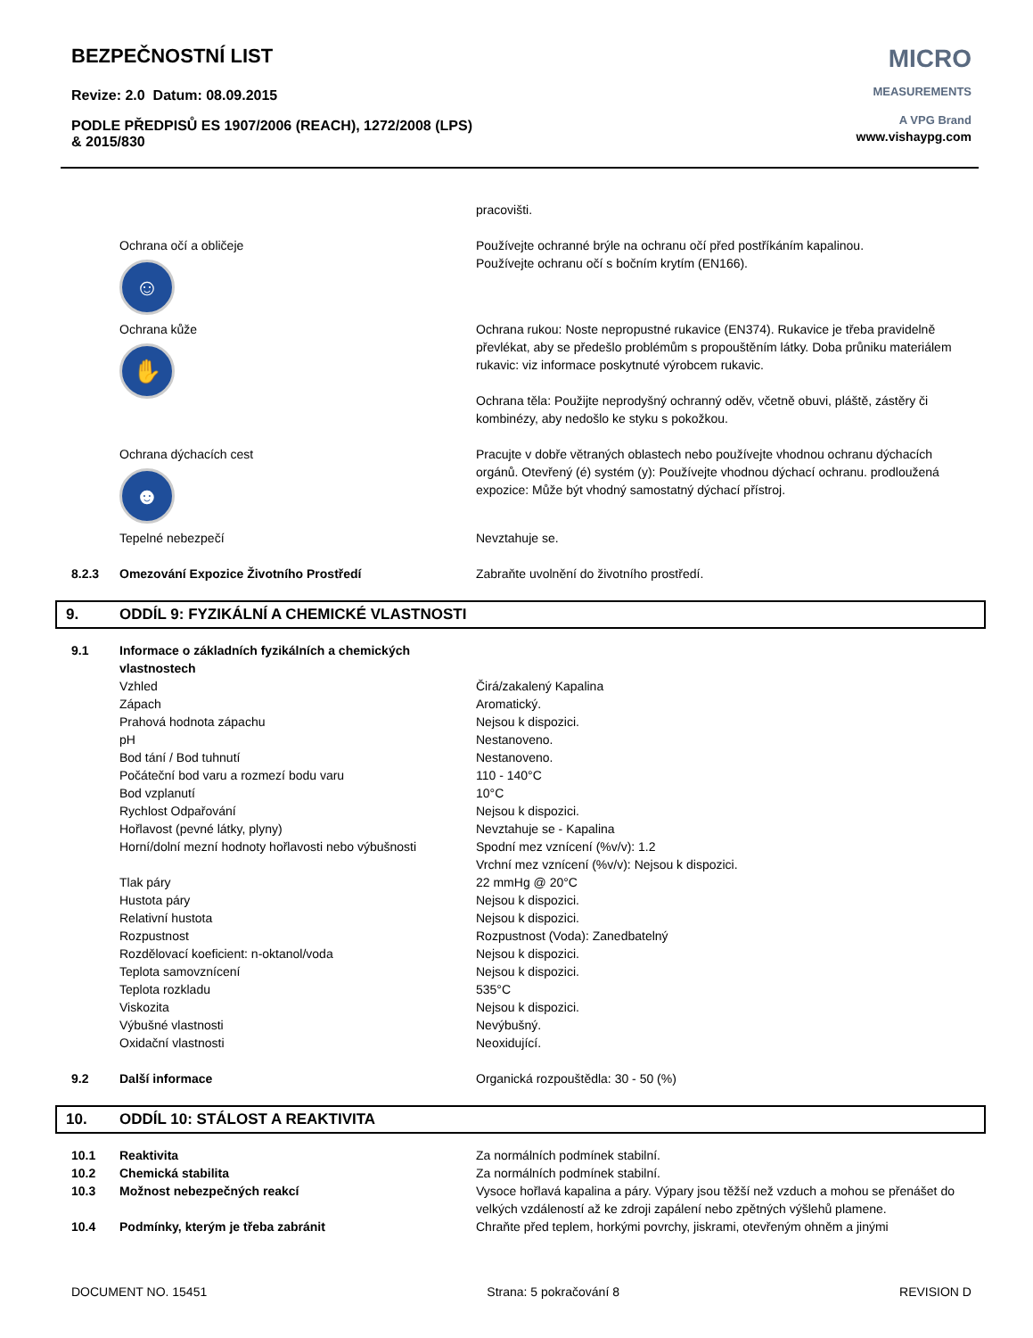BEZPEČNOSTNÍ LIST
Revize: 2.0 Datum: 08.09.2015
PODLE PŘEDPISŮ ES 1907/2006 (REACH), 1272/2008 (LPS)
& 2015/830
MICRO
MEASUREMENTS
A VPG Brand
www.vishaypg.com
| | | pracovišti. |
| | Ochrana očí a obličeje ☺ | Používejte ochranné brýle na ochranu očí před postříkáním kapalinou. Používejte ochranu očí s bočním krytím (EN166). |
| | Ochrana kůže ✋ | Ochrana rukou: Noste nepropustné rukavice (EN374). Rukavice je třeba pravidelně převlékat, aby se předešlo problémům s propouštěním látky. Doba průniku materiálem rukavic: viz informace poskytnuté výrobcem rukavic. Ochrana těla: Použijte neprodyšný ochranný oděv, včetně obuvi, pláště, zástěry či kombinézy, aby nedošlo ke styku s pokožkou. |
| | Ochrana dýchacích cest ☻ | Pracujte v dobře větraných oblastech nebo používejte vhodnou ochranu dýchacích orgánů. Otevřený (é) systém (y): Používejte vhodnou dýchací ochranu. prodloužená expozice: Může být vhodný samostatný dýchací přístroj. |
| | Tepelné nebezpečí | Nevztahuje se. |
| 8.2.3 | Omezování Expozice Životního Prostředí | Zabraňte uvolnění do životního prostředí. |
9. ODDÍL 9: FYZIKÁLNÍ A CHEMICKÉ VLASTNOSTI
| 9.1 | Informace o základních fyzikálních a chemických vlastnostech | |
| | Vzhled | Čirá/zakalený Kapalina |
| | Zápach | Aromatický. |
| | Prahová hodnota zápachu | Nejsou k dispozici. |
| | pH | Nestanoveno. |
| | Bod tání / Bod tuhnutí | Nestanoveno. |
| | Počáteční bod varu a rozmezí bodu varu | 110 - 140°C |
| | Bod vzplanutí | 10°C |
| | Rychlost Odpařování | Nejsou k dispozici. |
| | Hořlavost (pevné látky, plyny) | Nevztahuje se - Kapalina |
| | Horní/dolní mezní hodnoty hořlavosti nebo výbušnosti | Spodní mez vznícení (%v/v): 1.2 Vrchní mez vznícení (%v/v): Nejsou k dispozici. |
| | Tlak páry | 22 mmHg @ 20°C |
| | Hustota páry | Nejsou k dispozici. |
| | Relativní hustota | Nejsou k dispozici. |
| | Rozpustnost | Rozpustnost (Voda): Zanedbatelný |
| | Rozdělovací koeficient: n-oktanol/voda | Nejsou k dispozici. |
| | Teplota samovznícení | Nejsou k dispozici. |
| | Teplota rozkladu | 535°C |
| | Viskozita | Nejsou k dispozici. |
| | Výbušné vlastnosti | Nevýbušný. |
| | Oxidační vlastnosti | Neoxidující. |
| 9.2 | Další informace | Organická rozpouštědla: 30 - 50 (%) |
10. ODDÍL 10: STÁLOST A REAKTIVITA
| 10.1 | Reaktivita | Za normálních podmínek stabilní. |
| 10.2 | Chemická stabilita | Za normálních podmínek stabilní. |
| 10.3 | Možnost nebezpečných reakcí | Vysoce hořlavá kapalina a páry. Výpary jsou těžší než vzduch a mohou se přenášet do velkých vzdáleností až ke zdroji zapálení nebo zpětných výšlehů plamene. |
| 10.4 | Podmínky, kterým je třeba zabránit | Chraňte před teplem, horkými povrchy, jiskrami, otevřeným ohněm a jinými |
DOCUMENT NO. 15451 Strana: 5 pokračování 8 REVISION D